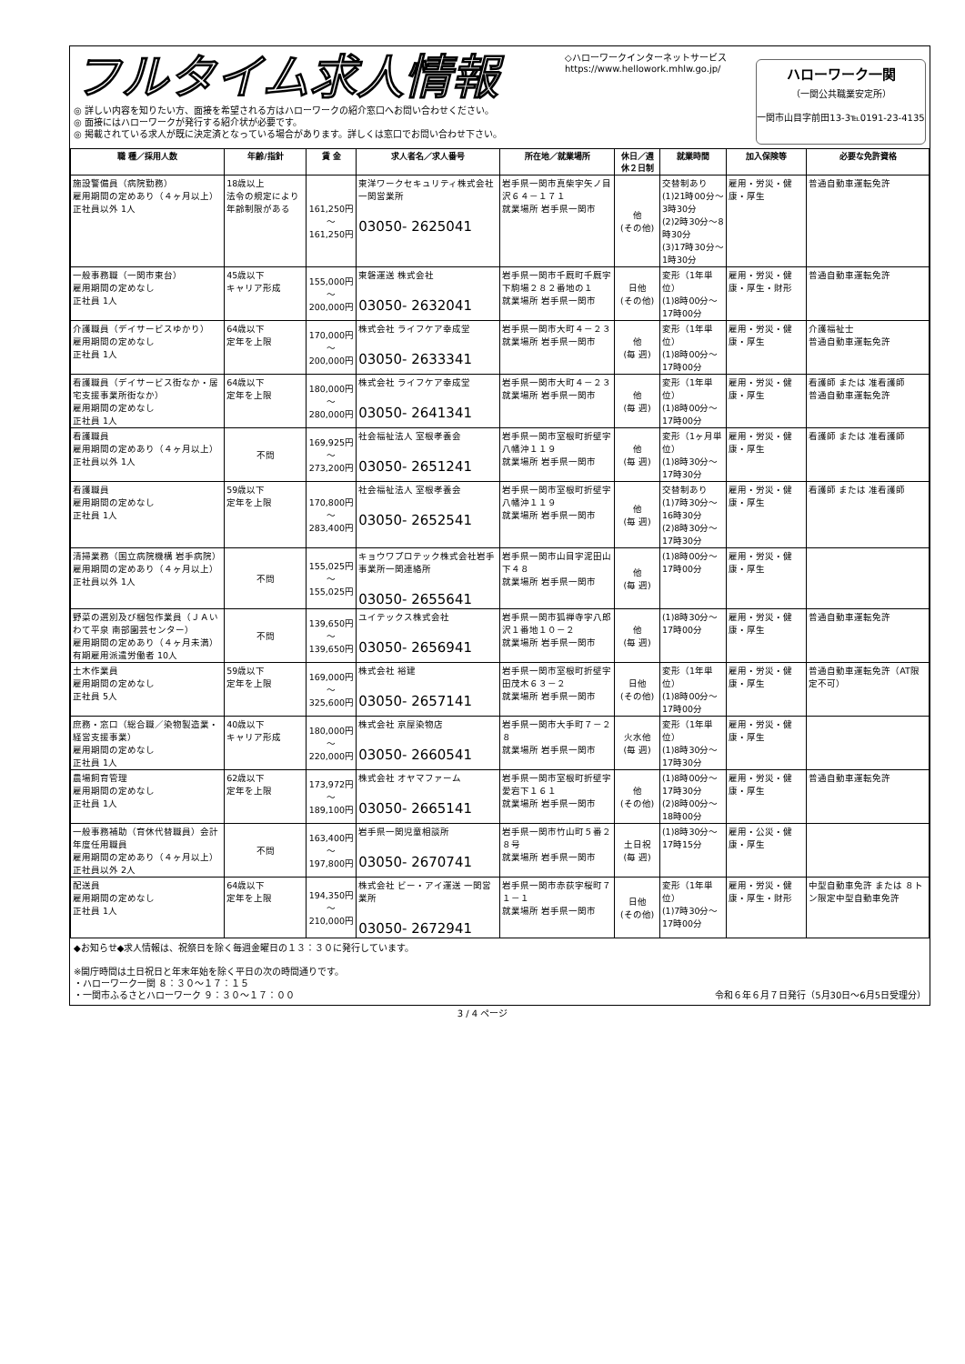フルタイム求人情報
◎ 詳しい内容を知りたい方、面接を希望される方はハローワークの紹介窓口へお問い合わせください。
◎ 面接にはハローワークが発行する紹介状が必要です。
◎ 掲載されている求人が既に決定済となっている場合があります。詳しくは窓口でお問い合わせ下さい。
◇ハローワークインターネットサービス
https://www.hellowork.mhlw.go.jp/
ハローワーク一関
（一関公共職業安定所）
一関市山目字前田13-3℡0191-23-4135
| 職 種／採用人数 | 年齢/指針 | 賃 金 | 求人者名／求人番号 | 所在地／就業場所 | 休日／週休２日制 | 就業時間 | 加入保険等 | 必要な免許資格 |
| --- | --- | --- | --- | --- | --- | --- | --- | --- |
| 施設警備員（病院勤務） 雇用期間の定めあり（４ヶ月以上） 正社員以外 1人 | 18歳以上 法令の規定により年齢制限がある | 161,250円～ 161,250円 | 東洋ワークセキュリティ株式会社 一関営業所 03050- 2625041 | 岩手県一関市真柴字矢ノ目沢６４－１７１ 就業場所 岩手県一関市 | 他 (その他) | 交替制あり (1)21時00分～3時30分 (2)2時30分～8時30分 (3)17時30分～1時30分 | 雇用・労災・健康・厚生 | 普通自動車運転免許 |
| 一般事務職（一関市東台） 雇用期間の定めなし 正社員 1人 | 45歳以下 キャリア形成 | 155,000円～ 200,000円 | 東磐運送 株式会社 03050- 2632041 | 岩手県一関市千厩町千厩字下駒場２８２番地の１ 就業場所 岩手県一関市 | 日他 (その他) | 変形（1年単位） (1)8時00分～17時00分 | 雇用・労災・健康・厚生・財形 | 普通自動車運転免許 |
| 介護職員（デイサービスゆかり） 雇用期間の定めなし 正社員 1人 | 64歳以下 定年を上限 | 170,000円～ 200,000円 | 株式会社 ライフケア幸成堂 03050- 2633341 | 岩手県一関市大町４－２３ 就業場所 岩手県一関市 | 他 (毎 週) | 変形（1年単位） (1)8時00分～17時00分 | 雇用・労災・健康・厚生 | 介護福祉士 普通自動車運転免許 |
| 看護職員（デイサービス街なか・居宅支援事業所街なか） 雇用期間の定めなし 正社員 1人 | 64歳以下 定年を上限 | 180,000円～ 280,000円 | 株式会社 ライフケア幸成堂 03050- 2641341 | 岩手県一関市大町４－２３ 就業場所 岩手県一関市 | 他 (毎 週) | 変形（1年単位） (1)8時00分～17時00分 | 雇用・労災・健康・厚生 | 看護師 または 准看護師 普通自動車運転免許 |
| 看護職員 雇用期間の定めあり（４ヶ月以上） 正社員以外 1人 | 不問 | 169,925円～ 273,200円 | 社会福祉法人 室根孝養会 03050- 2651241 | 岩手県一関市室根町折壁字八幡沖１１９ 就業場所 岩手県一関市 | 他 (毎 週) | 変形（1ヶ月単位） (1)8時30分～17時30分 | 雇用・労災・健康・厚生 | 看護師 または 准看護師 |
| 看護職員 雇用期間の定めなし 正社員 1人 | 59歳以下 定年を上限 | 170,800円～ 283,400円 | 社会福祉法人 室根孝養会 03050- 2652541 | 岩手県一関市室根町折壁字八幡沖１１９ 就業場所 岩手県一関市 | 他 (毎 週) | 交替制あり (1)7時30分～16時30分 (2)8時30分～17時30分 | 雇用・労災・健康・厚生 | 看護師 または 准看護師 |
| 清掃業務（国立病院機構 岩手病院） 雇用期間の定めあり（４ヶ月以上） 正社員以外 1人 | 不問 | 155,025円～ 155,025円 | キョウワプロテック株式会社岩手事業所一関連絡所 03050- 2655641 | 岩手県一関市山目字泥田山下４８ 就業場所 岩手県一関市 | 他 (毎 週) | (1)8時00分～17時00分 | 雇用・労災・健康・厚生 | |
| 野菜の選別及び梱包作業員（ＪＡいわて平泉 南部園芸センター） 雇用期間の定めあり（４ヶ月未満） 有期雇用派遣労働者 10人 | 不問 | 139,650円～ 139,650円 | ユイテックス株式会社 03050- 2656941 | 岩手県一関市狐禅寺字八郎沢１番地１０－２ 就業場所 岩手県一関市 | 他 (毎 週) | (1)8時30分～17時00分 | 雇用・労災・健康・厚生 | 普通自動車運転免許 |
| 土木作業員 雇用期間の定めなし 正社員 5人 | 59歳以下 定年を上限 | 169,000円～ 325,600円 | 株式会社 裕建 03050- 2657141 | 岩手県一関市室根町折壁字田茂木６３－２ 就業場所 岩手県一関市 | 日他 (その他) | 変形（1年単位） (1)8時00分～17時00分 | 雇用・労災・健康・厚生 | 普通自動車運転免許（AT限定不可） |
| 庶務・窓口（総合職／染物製造業・経営支援事業） 雇用期間の定めなし 正社員 1人 | 40歳以下 キャリア形成 | 180,000円～ 220,000円 | 株式会社 京屋染物店 03050- 2660541 | 岩手県一関市大手町７－２８ 就業場所 岩手県一関市 | 火水他 (毎 週) | 変形（1年単位） (1)8時30分～17時30分 | 雇用・労災・健康・厚生 | |
| 農場飼育管理 雇用期間の定めなし 正社員 1人 | 62歳以下 定年を上限 | 173,972円～ 189,100円 | 株式会社 オヤマファーム 03050- 2665141 | 岩手県一関市室根町折壁字愛宕下１６１ 就業場所 岩手県一関市 | 他 (その他) | (1)8時00分～17時30分 (2)8時00分～18時00分 | 雇用・労災・健康・厚生 | 普通自動車運転免許 |
| 一般事務補助（育休代替職員）会計年度任用職員 雇用期間の定めあり（４ヶ月以上） 正社員以外 2人 | 不問 | 163,400円～ 197,800円 | 岩手県一関児童相談所 03050- 2670741 | 岩手県一関市竹山町５番２８号 就業場所 岩手県一関市 | 土日祝 (毎 週) | (1)8時30分～17時15分 | 雇用・公災・健康・厚生 | |
| 配送員 雇用期間の定めなし 正社員 1人 | 64歳以下 定年を上限 | 194,350円～ 210,000円 | 株式会社 ビー・アイ運送 一関営業所 03050- 2672941 | 岩手県一関市赤荻字桜町７１－１ 就業場所 岩手県一関市 | 日他 (その他) | 変形（1年単位） (1)7時30分～17時00分 | 雇用・労災・健康・厚生・財形 | 中型自動車免許 または ８トン限定中型自動車免許 |
◆お知らせ◆求人情報は、祝祭日を除く毎週金曜日の１３：３０に発行しています。
※開庁時間は土日祝日と年末年始を除く平日の次の時間通りです。
・ハローワーク一関 ８：３０～１７：１５
・一関市ふるさとハローワーク ９：３０～１７：００ 令和６年６月７日発行（5月30日～6月5日受理分）
3 / 4 ページ